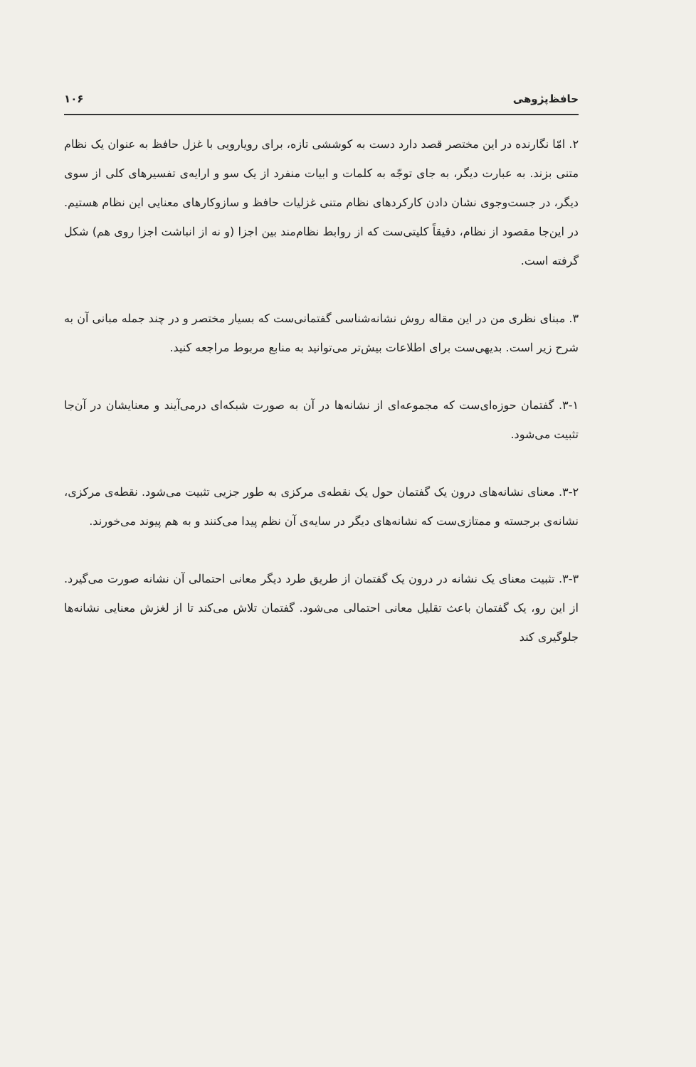حافظ‌پژوهی ۱۰۶
۲. امّا نگارنده در این مختصر قصد دارد دست به کوششی تازه، برای رویارویی با غزل حافظ به عنوان یک نظام متنی بزند. به عبارت دیگر، به جای توجّه به کلمات و ابیات منفرد از یک سو و ارایه‌ی تفسیرهای کلی از سوی دیگر، در جست‌وجوی نشان دادن کارکردهای نظام متنی غزلیات حافظ و سازوکارهای معنایی این نظام هستیم. در این‌جا مقصود از نظام، دقیقاً کلیتی‌ست که از روابط نظام‌مند بین اجزا (و نه از انباشت اجزا روی هم) شکل گرفته است.
۳. مبنای نظری من در این مقاله روش نشانه‌شناسی گفتمانی‌ست که بسیار مختصر و در چند جمله مبانی آن به شرح زیر است. بدیهی‌ست برای اطلاعات بیش‌تر می‌توانید به منابع مربوط مراجعه کنید.
۳-۱. گفتمان حوزه‌ای‌ست که مجموعه‌ای از نشانه‌ها در آن به صورت شبکه‌ای درمی‌آیند و معنایشان در آن‌جا تثبیت می‌شود.
۳-۲. معنای نشانه‌های درون یک گفتمان حول یک نقطه‌ی مرکزی به طور جزیی تثبیت می‌شود. نقطه‌ی مرکزی، نشانه‌ی برجسته و ممتازی‌ست که نشانه‌های دیگر در سایه‌ی آن نظم پیدا می‌کنند و به هم پیوند می‌خورند.
۳-۳. تثبیت معنای یک نشانه در درون یک گفتمان از طریق طرد دیگر معانی احتمالی آن نشانه صورت می‌گیرد. از این رو، یک گفتمان باعث تقلیل معانی احتمالی می‌شود. گفتمان تلاش می‌کند تا از لغزش معنایی نشانه‌ها جلوگیری کند